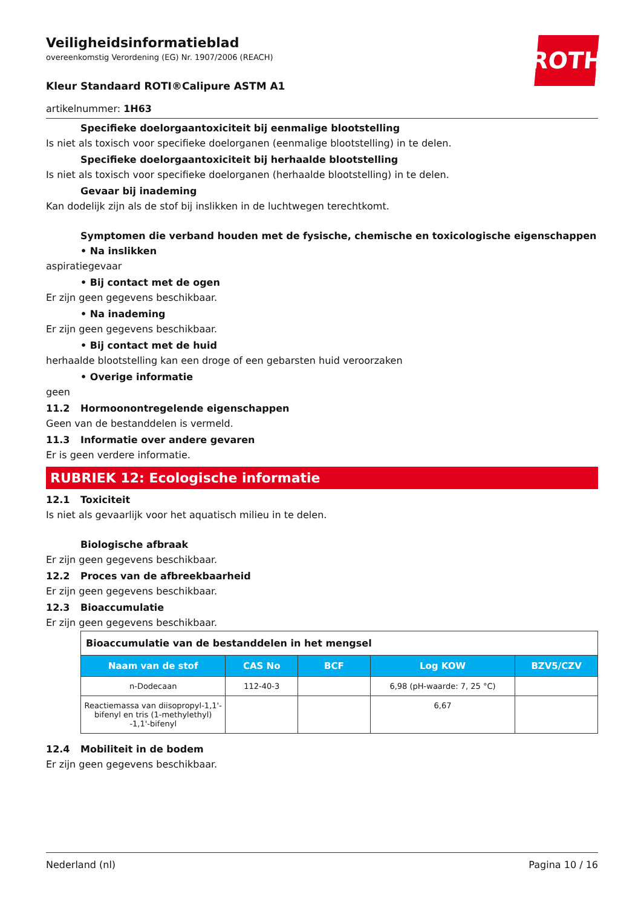Veiligheidsinformatieblad
overeenkomstig Verordening (EG) Nr. 1907/2006 (REACH)
ROTH
Kleur Standaard ROTI®Calipure ASTM A1
artikelnummer: 1H63
Specifieke doelorgaantoxiciteit bij eenmalige blootstelling
Is niet als toxisch voor specifieke doelorganen (eenmalige blootstelling) in te delen.
Specifieke doelorgaantoxiciteit bij herhaalde blootstelling
Is niet als toxisch voor specifieke doelorganen (herhaalde blootstelling) in te delen.
Gevaar bij inademing
Kan dodelijk zijn als de stof bij inslikken in de luchtwegen terechtkomt.
Symptomen die verband houden met de fysische, chemische en toxicologische eigenschappen
• Na inslikken
aspiratiegevaar
• Bij contact met de ogen
Er zijn geen gegevens beschikbaar.
• Na inademing
Er zijn geen gegevens beschikbaar.
• Bij contact met de huid
herhaalde blootstelling kan een droge of een gebarsten huid veroorzaken
• Overige informatie
geen
11.2 Hormoonontregelende eigenschappen
Geen van de bestanddelen is vermeld.
11.3 Informatie over andere gevaren
Er is geen verdere informatie.
RUBRIEK 12: Ecologische informatie
12.1 Toxiciteit
Is niet als gevaarlijk voor het aquatisch milieu in te delen.
Biologische afbraak
Er zijn geen gegevens beschikbaar.
12.2 Proces van de afbreekbaarheid
Er zijn geen gegevens beschikbaar.
12.3 Bioaccumulatie
Er zijn geen gegevens beschikbaar.
| Bioaccumulatie van de bestanddelen in het mengsel | | | | |
| Naam van de stof | CAS No | BCF | Log KOW | BZV5/CZV |
| n-Dodecaan | 112-40-3 | | 6,98 (pH-waarde: 7, 25 °C) | |
| Reactiemassa van diisopropyl-1,1'-bifenyl en tris (1-methylethyl) -1,1'-bifenyl | | | 6,67 | |
12.4 Mobiliteit in de bodem
Er zijn geen gegevens beschikbaar.
Nederland (nl) Pagina 10 / 16